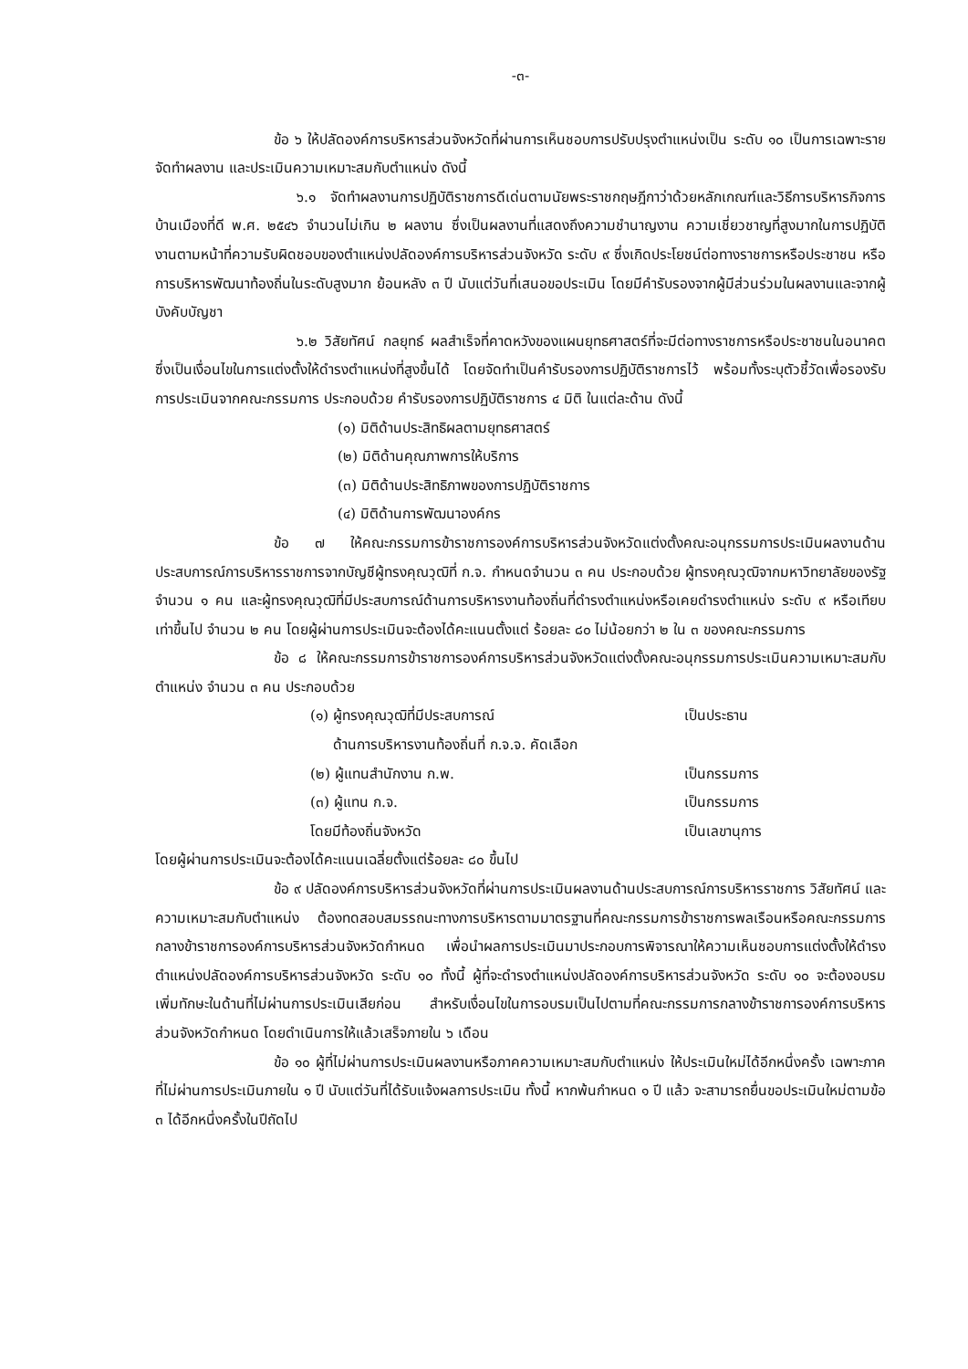-๓-
ข้อ ๖ ให้ปลัดองค์การบริหารส่วนจังหวัดที่ผ่านการเห็นชอบการปรับปรุงตำแหน่งเป็น ระดับ ๑๐ เป็นการเฉพาะราย จัดทำผลงาน และประเมินความเหมาะสมกับตำแหน่ง ดังนี้
๖.๑ จัดทำผลงานการปฏิบัติราชการดีเด่นตามนัยพระราชกฤษฎีกาว่าด้วยหลักเกณฑ์และวิธีการบริหารกิจการบ้านเมืองที่ดี พ.ศ. ๒๕๔๖ จำนวนไม่เกิน ๒ ผลงาน ซึ่งเป็นผลงานที่แสดงถึงความชำนาญงาน ความเชี่ยวชาญที่สูงมากในการปฏิบัติงานตามหน้าที่ความรับผิดชอบของตำแหน่งปลัดองค์การบริหารส่วนจังหวัด ระดับ ๙ ซึ่งเกิดประโยชน์ต่อทางราชการหรือประชาชน หรือการบริหารพัฒนาท้องถิ่นในระดับสูงมาก ย้อนหลัง ๓ ปี นับแต่วันที่เสนอขอประเมิน โดยมีคำรับรองจากผู้มีส่วนร่วมในผลงานและจากผู้บังคับบัญชา
๖.๒ วิสัยทัศน์ กลยุทธ์ ผลสำเร็จที่คาดหวังของแผนยุทธศาสตร์ที่จะมีต่อทางราชการหรือประชาชนในอนาคต ซึ่งเป็นเงื่อนไขในการแต่งตั้งให้ดำรงตำแหน่งที่สูงขึ้นได้ โดยจัดทำเป็นคำรับรองการปฏิบัติราชการไว้ พร้อมทั้งระบุตัวชี้วัดเพื่อรองรับการประเมินจากคณะกรรมการ ประกอบด้วย คำรับรองการปฏิบัติราชการ ๔ มิติ ในแต่ละด้าน ดังนี้
(๑) มิติด้านประสิทธิผลตามยุทธศาสตร์
(๒) มิติด้านคุณภาพการให้บริการ
(๓) มิติด้านประสิทธิภาพของการปฏิบัติราชการ
(๔) มิติด้านการพัฒนาองค์กร
ข้อ ๗ ให้คณะกรรมการข้าราชการองค์การบริหารส่วนจังหวัดแต่งตั้งคณะอนุกรรมการประเมินผลงานด้านประสบการณ์การบริหารราชการจากบัญชีผู้ทรงคุณวุฒิที่ ก.จ. กำหนดจำนวน ๓ คน ประกอบด้วย ผู้ทรงคุณวุฒิจากมหาวิทยาลัยของรัฐ จำนวน ๑ คน และผู้ทรงคุณวุฒิที่มีประสบการณ์ด้านการบริหารงานท้องถิ่นที่ดำรงตำแหน่งหรือเคยดำรงตำแหน่ง ระดับ ๙ หรือเทียบเท่าขึ้นไป จำนวน ๒ คน โดยผู้ผ่านการประเมินจะต้องได้คะแนนตั้งแต่ ร้อยละ ๘๐ ไม่น้อยกว่า ๒ ใน ๓ ของคณะกรรมการ
ข้อ ๘ ให้คณะกรรมการข้าราชการองค์การบริหารส่วนจังหวัดแต่งตั้งคณะอนุกรรมการประเมินความเหมาะสมกับตำแหน่ง จำนวน ๓ คน ประกอบด้วย
(๑) ผู้ทรงคุณวุฒิที่มีประสบการณ์ เป็นประธาน
ด้านการบริหารงานท้องถิ่นที่ ก.จ.จ. คัดเลือก
(๒) ผู้แทนสำนักงาน ก.พ. เป็นกรรมการ
(๓) ผู้แทน ก.จ. เป็นกรรมการ
โดยมีท้องถิ่นจังหวัด เป็นเลขานุการ
โดยผู้ผ่านการประเมินจะต้องได้คะแนนเฉลี่ยตั้งแต่ร้อยละ ๘๐ ขึ้นไป
ข้อ ๙ ปลัดองค์การบริหารส่วนจังหวัดที่ผ่านการประเมินผลงานด้านประสบการณ์การบริหารราชการ วิสัยทัศน์ และความเหมาะสมกับตำแหน่ง ต้องทดสอบสมรรถนะทางการบริหารตามมาตรฐานที่คณะกรรมการข้าราชการพลเรือนหรือคณะกรรมการกลางข้าราชการองค์การบริหารส่วนจังหวัดกำหนด เพื่อนำผลการประเมินมาประกอบการพิจารณาให้ความเห็นชอบการแต่งตั้งให้ดำรงตำแหน่งปลัดองค์การบริหารส่วนจังหวัด ระดับ ๑๐ ทั้งนี้ ผู้ที่จะดำรงตำแหน่งปลัดองค์การบริหารส่วนจังหวัด ระดับ ๑๐ จะต้องอบรมเพิ่มทักษะในด้านที่ไม่ผ่านการประเมินเสียก่อน สำหรับเงื่อนไขในการอบรมเป็นไปตามที่คณะกรรมการกลางข้าราชการองค์การบริหารส่วนจังหวัดกำหนด โดยดำเนินการให้แล้วเสร็จภายใน ๖ เดือน
ข้อ ๑๐ ผู้ที่ไม่ผ่านการประเมินผลงานหรือภาคความเหมาะสมกับตำแหน่ง ให้ประเมินใหม่ได้อีกหนึ่งครั้ง เฉพาะภาคที่ไม่ผ่านการประเมินภายใน ๑ ปี นับแต่วันที่ได้รับแจ้งผลการประเมิน ทั้งนี้ หากพ้นกำหนด ๑ ปี แล้ว จะสามารถยื่นขอประเมินใหม่ตามข้อ ๓ ได้อีกหนึ่งครั้งในปีถัดไป